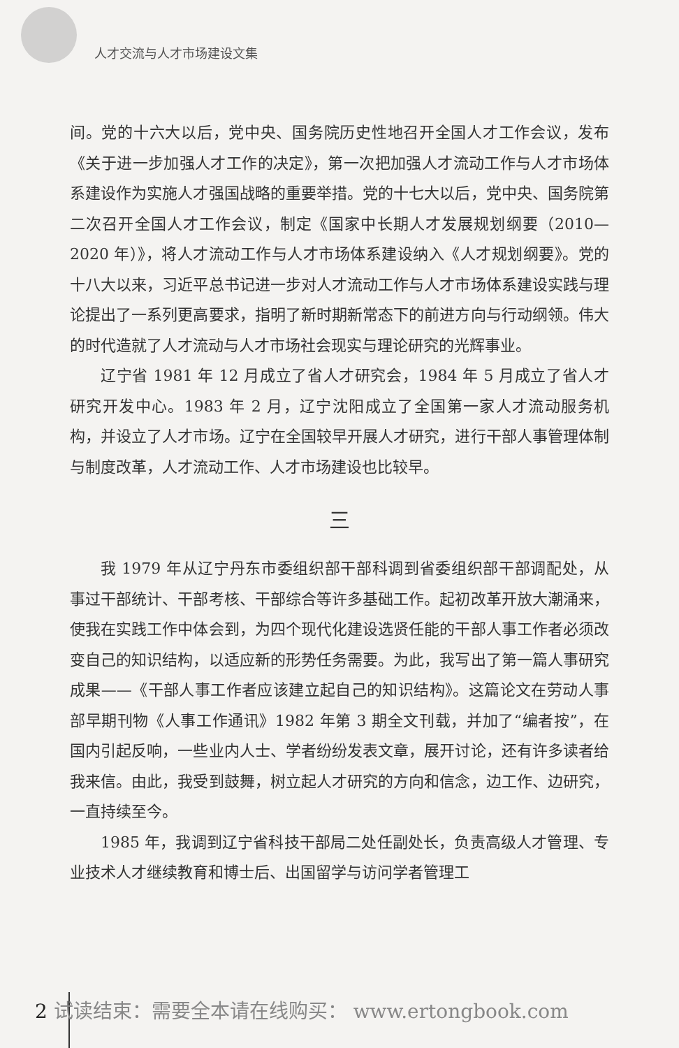人才交流与人才市场建设文集
间。党的十六大以后，党中央、国务院历史性地召开全国人才工作会议，发布《关于进一步加强人才工作的决定》，第一次把加强人才流动工作与人才市场体系建设作为实施人才强国战略的重要举措。党的十七大以后，党中央、国务院第二次召开全国人才工作会议，制定《国家中长期人才发展规划纲要（2010—2020 年）》，将人才流动工作与人才市场体系建设纳入《人才规划纲要》。党的十八大以来，习近平总书记进一步对人才流动工作与人才市场体系建设实践与理论提出了一系列更高要求，指明了新时期新常态下的前进方向与行动纲领。伟大的时代造就了人才流动与人才市场社会现实与理论研究的光辉事业。
辽宁省 1981 年 12 月成立了省人才研究会，1984 年 5 月成立了省人才研究开发中心。1983 年 2 月，辽宁沈阳成立了全国第一家人才流动服务机构，并设立了人才市场。辽宁在全国较早开展人才研究，进行干部人事管理体制与制度改革，人才流动工作、人才市场建设也比较早。
三
我 1979 年从辽宁丹东市委组织部干部科调到省委组织部干部调配处，从事过干部统计、干部考核、干部综合等许多基础工作。起初改革开放大潮涌来，使我在实践工作中体会到，为四个现代化建设选贤任能的干部人事工作者必须改变自己的知识结构，以适应新的形势任务需要。为此，我写出了第一篇人事研究成果——《干部人事工作者应该建立起自己的知识结构》。这篇论文在劳动人事部早期刊物《人事工作通讯》1982 年第 3 期全文刊载，并加了“编者按”，在国内引起反响，一些业内人士、学者纷纷发表文章，展开讨论，还有许多读者给我来信。由此，我受到鼓舞，树立起人才研究的方向和信念，边工作、边研究，一直持续至今。
1985 年，我调到辽宁省科技干部局二处任副处长，负责高级人才管理、专业技术人才继续教育和博士后、出国留学与访问学者管理工
2 试读结束：需要全本请在线购买： www.ertongbook.com